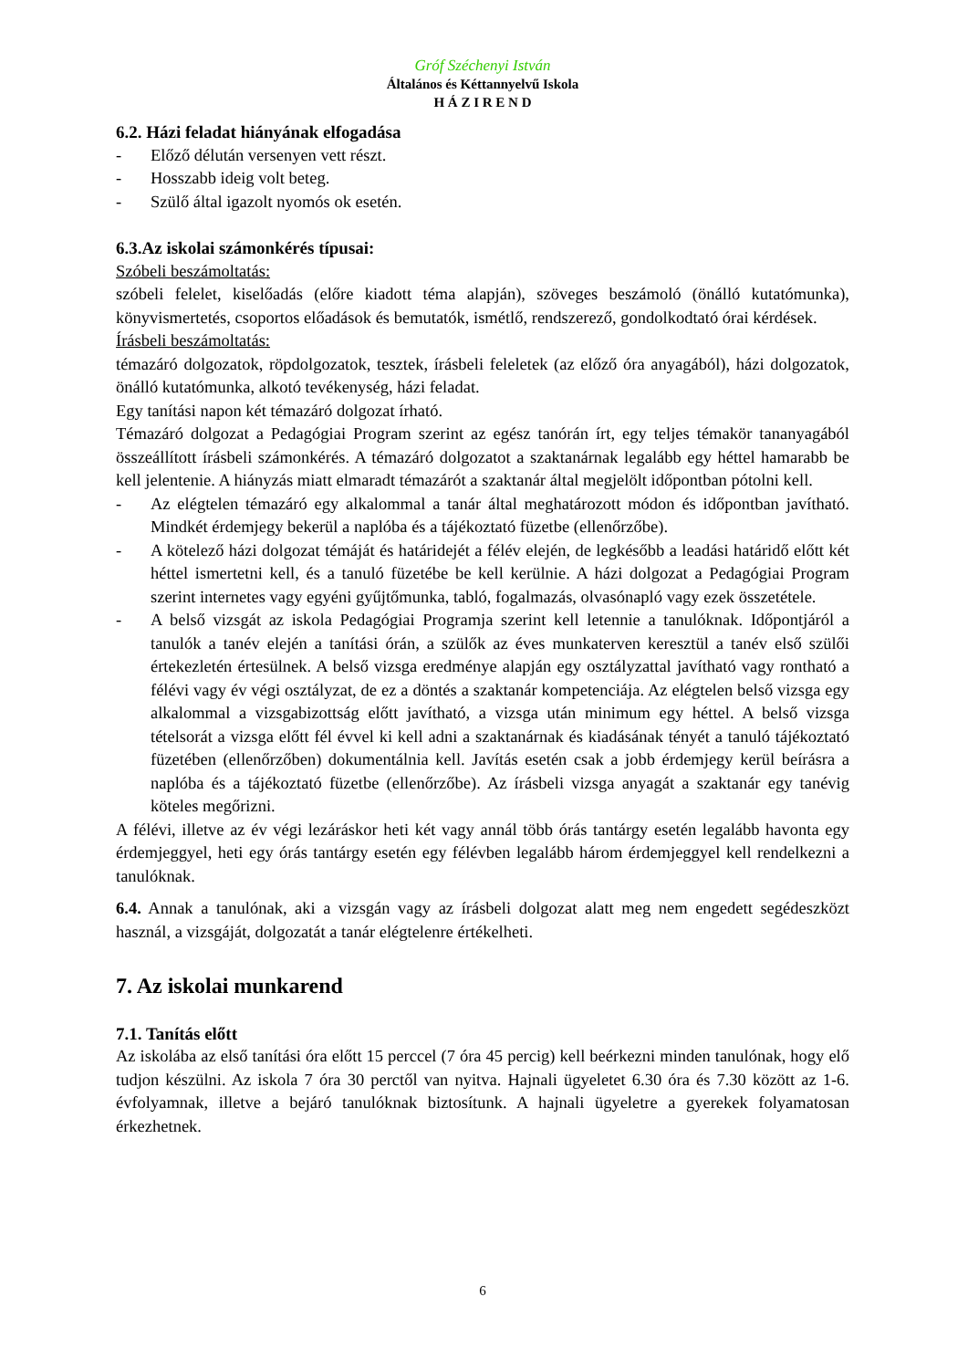Gróf Széchenyi István
Általános és Kéttannyelvű Iskola
H Á Z I R E N D
6.2. Házi feladat hiányának elfogadása
- Előző délután versenyen vett részt.
- Hosszabb ideig volt beteg.
- Szülő által igazolt nyomós ok esetén.
6.3.Az iskolai számonkérés típusai:
Szóbeli beszámoltatás:
szóbeli felelet, kiselőadás (előre kiadott téma alapján), szöveges beszámoló (önálló kutatómunka), könyvismertetés, csoportos előadások és bemutatók, ismétlő, rendszerező, gondolkodtató órai kérdések.
Írásbeli beszámoltatás:
témazáró dolgozatok, röpdolgozatok, tesztek, írásbeli feleletek (az előző óra anyagából), házi dolgozatok, önálló kutatómunka, alkotó tevékenység, házi feladat.
Egy tanítási napon két témazáró dolgozat írható.
Témazáró dolgozat a Pedagógiai Program szerint az egész tanórán írt, egy teljes témakör tananyagából összeállított írásbeli számonkérés. A témazáró dolgozatot a szaktanárnak legalább egy héttel hamarabb be kell jelentenie. A hiányzás miatt elmaradt témazárót a szaktanár által megjelölt időpontban pótolni kell.
- Az elégtelen témazáró egy alkalommal a tanár által meghatározott módon és időpontban javítható. Mindkét érdemjegy bekerül a naplóba és a tájékoztató füzetbe (ellenőrzőbe).
- A kötelező házi dolgozat témáját és határidejét a félév elején, de legkésőbb a leadási határidő előtt két héttel ismertetni kell, és a tanuló füzetébe be kell kerülnie. A házi dolgozat a Pedagógiai Program szerint internetes vagy egyéni gyűjtőmunka, tabló, fogalmazás, olvasónapló vagy ezek összetétele.
- A belső vizsgát az iskola Pedagógiai Programja szerint kell letennie a tanulóknak. Időpontjáról a tanulók a tanév elején a tanítási órán, a szülők az éves munkaterven keresztül a tanév első szülői értekezletén értesülnek. A belső vizsga eredménye alapján egy osztályzattal javítható vagy rontható a félévi vagy év végi osztályzat, de ez a döntés a szaktanár kompetenciája. Az elégtelen belső vizsga egy alkalommal a vizsgabizottság előtt javítható, a vizsga után minimum egy héttel. A belső vizsga tételsorát a vizsga előtt fél évvel ki kell adni a szaktanárnak és kiadásának tényét a tanuló tájékoztató füzetében (ellenőrzőben) dokumentálnia kell. Javítás esetén csak a jobb érdemjegy kerül beírásra a naplóba és a tájékoztató füzetbe (ellenőrzőbe). Az írásbeli vizsga anyagát a szaktanár egy tanévig köteles megőrizni.
A félévi, illetve az év végi lezáráskor heti két vagy annál több órás tantárgy esetén legalább havonta egy érdemjeggyel, heti egy órás tantárgy esetén egy félévben legalább három érdemjeggyel kell rendelkezni a tanulóknak.
6.4. Annak a tanulónak, aki a vizsgán vagy az írásbeli dolgozat alatt meg nem engedett segédeszközt használ, a vizsgáját, dolgozatát a tanár elégtelenre értékelheti.
7. Az iskolai munkarend
7.1. Tanítás előtt
Az iskolába az első tanítási óra előtt 15 perccel (7 óra 45 percig) kell beérkezni minden tanulónak, hogy elő tudjon készülni. Az iskola 7 óra 30 perctől van nyitva. Hajnali ügyeletet 6.30 óra és 7.30 között az 1-6. évfolyamnak, illetve a bejáró tanulóknak biztosítunk. A hajnali ügyeletre a gyerekek folyamatosan érkezhetnek.
6